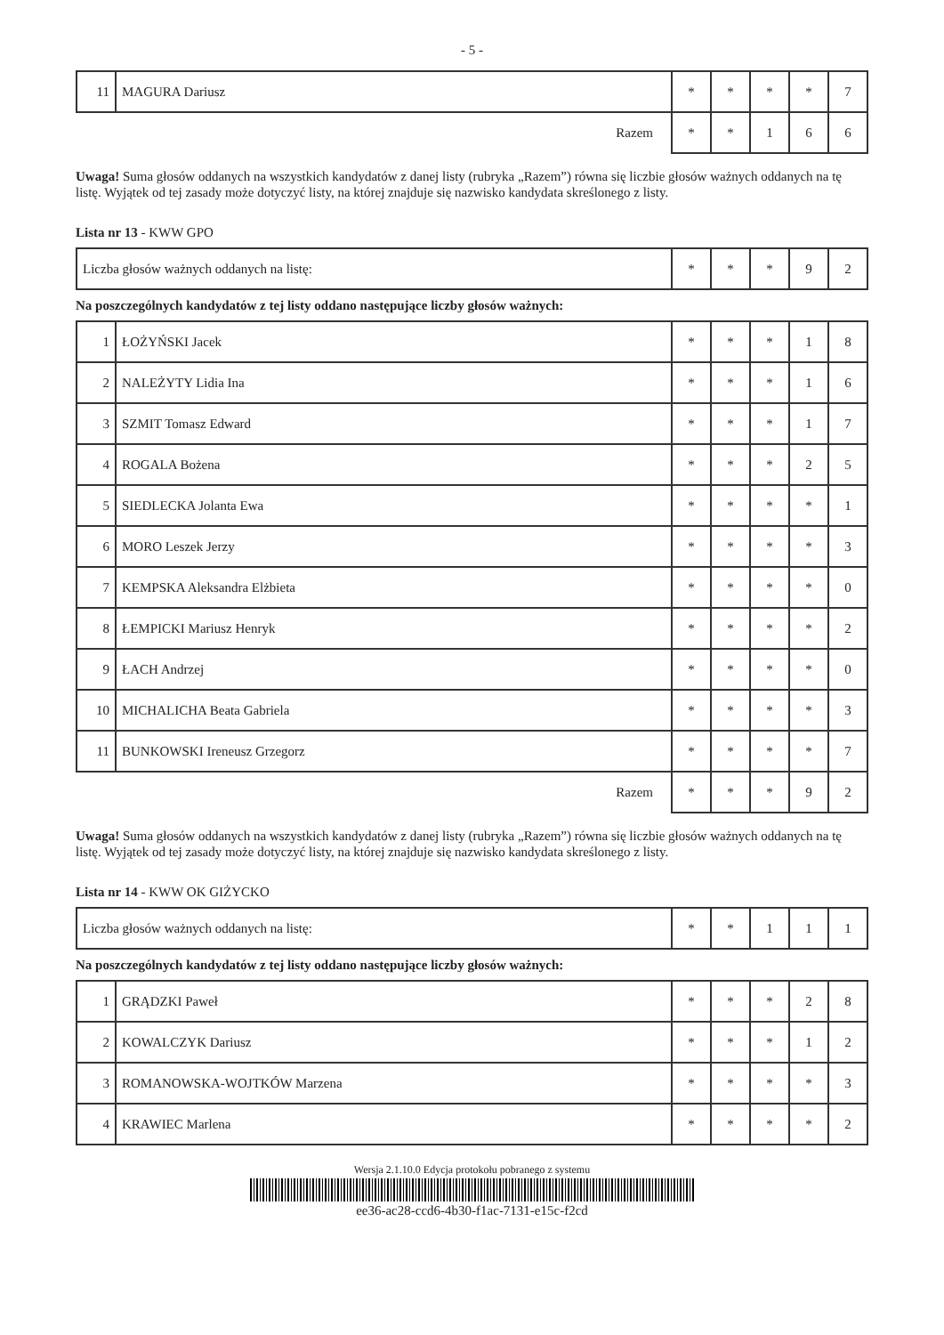- 5 -
| 11 | MAGURA Dariusz | * | * | * | * | 7 |
| Razem | | * | * | 1 | 6 | 6 |
Uwaga! Suma głosów oddanych na wszystkich kandydatów z danej listy (rubryka „Razem”) równa się liczbie głosów ważnych oddanych na tę listę. Wyjątek od tej zasady może dotyczyć listy, na której znajduje się nazwisko kandydata skreślonego z listy.
Lista nr 13 - KWW GPO
| Liczba głosów ważnych oddanych na listę: | * | * | * | 9 | 2 |
Na poszczególnych kandydatów z tej listy oddano następujące liczby głosów ważnych:
| 1 | ŁOŻYŃSKI Jacek | * | * | * | 1 | 8 |
| 2 | NALEŻYTY Lidia Ina | * | * | * | 1 | 6 |
| 3 | SZMIT Tomasz Edward | * | * | * | 1 | 7 |
| 4 | ROGALA Bożena | * | * | * | 2 | 5 |
| 5 | SIEDLECKA Jolanta Ewa | * | * | * | * | 1 |
| 6 | MORO Leszek Jerzy | * | * | * | * | 3 |
| 7 | KEMPSKA Aleksandra Elżbieta | * | * | * | * | 0 |
| 8 | ŁEMPICKI Mariusz Henryk | * | * | * | * | 2 |
| 9 | ŁACH Andrzej | * | * | * | * | 0 |
| 10 | MICHALICHA Beata Gabriela | * | * | * | * | 3 |
| 11 | BUNKOWSKI Ireneusz Grzegorz | * | * | * | * | 7 |
| Razem | | * | * | * | 9 | 2 |
Uwaga! Suma głosów oddanych na wszystkich kandydatów z danej listy (rubryka „Razem”) równa się liczbie głosów ważnych oddanych na tę listę. Wyjątek od tej zasady może dotyczyć listy, na której znajduje się nazwisko kandydata skreślonego z listy.
Lista nr 14 - KWW OK GIŻYCKO
| Liczba głosów ważnych oddanych na listę: | * | * | 1 | 1 | 1 |
Na poszczególnych kandydatów z tej listy oddano następujące liczby głosów ważnych:
| 1 | GRĄDZKI Paweł | * | * | * | 2 | 8 |
| 2 | KOWALCZYK Dariusz | * | * | * | 1 | 2 |
| 3 | ROMANOWSKA-WOJTKÓW Marzena | * | * | * | * | 3 |
| 4 | KRAWIEC Marlena | * | * | * | * | 2 |
Wersja 2.1.10.0 Edycja protokołu pobranego z systemu
ee36-ac28-ccd6-4b30-f1ac-7131-e15c-f2cd